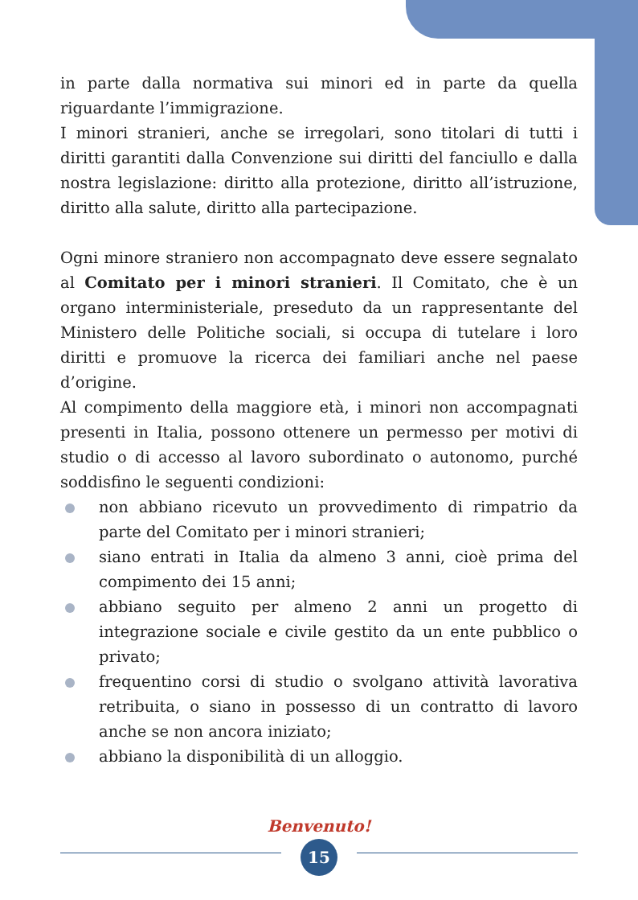in parte dalla normativa sui minori ed in parte da quella riguardante l’immigrazione.
I minori stranieri, anche se irregolari, sono titolari di tutti i diritti garantiti dalla Convenzione sui diritti del fanciullo e dalla nostra legislazione: diritto alla protezione, diritto all’istruzione, diritto alla salute, diritto alla partecipazione.
Ogni minore straniero non accompagnato deve essere segnalato al Comitato per i minori stranieri. Il Comitato, che è un organo interministeriale, preseduto da un rappresentante del Ministero delle Politiche sociali, si occupa di tutelare i loro diritti e promuove la ricerca dei familiari anche nel paese d’origine.
Al compimento della maggiore età, i minori non accompagnati presenti in Italia, possono ottenere un permesso per motivi di studio o di accesso al lavoro subordinato o autonomo, purché soddisfino le seguenti condizioni:
non abbiano ricevuto un provvedimento di rimpatrio da parte del Comitato per i minori stranieri;
siano entrati in Italia da almeno 3 anni, cioè prima del compimento dei 15 anni;
abbiano seguito per almeno 2 anni un progetto di integrazione sociale e civile gestito da un ente pubblico o privato;
frequentino corsi di studio o svolgano attività lavorativa retribuita, o siano in possesso di un contratto di lavoro anche se non ancora iniziato;
abbiano la disponibilità di un alloggio.
Benvenuto!
15